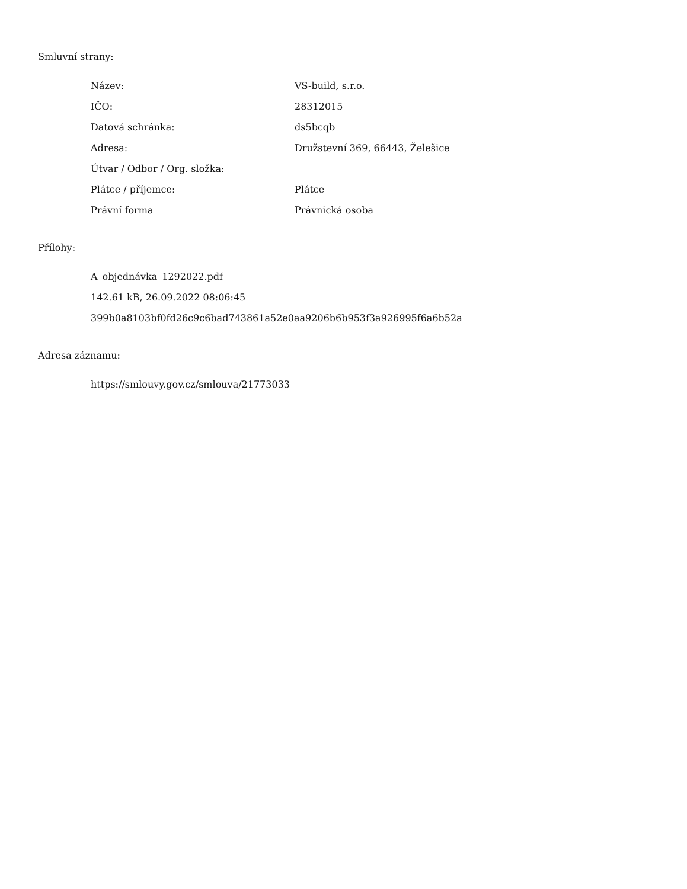Smluvní strany:
| Název: | VS-build, s.r.o. |
| IČO: | 28312015 |
| Datová schránka: | ds5bcqb |
| Adresa: | Družstevní 369, 66443, Želešice |
| Útvar / Odbor / Org. složka: | |
| Plátce / příjemce: | Plátce |
| Právní forma | Právnická osoba |
Přílohy:
A_objednávka_1292022.pdf
142.61 kB, 26.09.2022 08:06:45
399b0a8103bf0fd26c9c6bad743861a52e0aa9206b6b953f3a926995f6a6b52a
Adresa záznamu:
https://smlouvy.gov.cz/smlouva/21773033